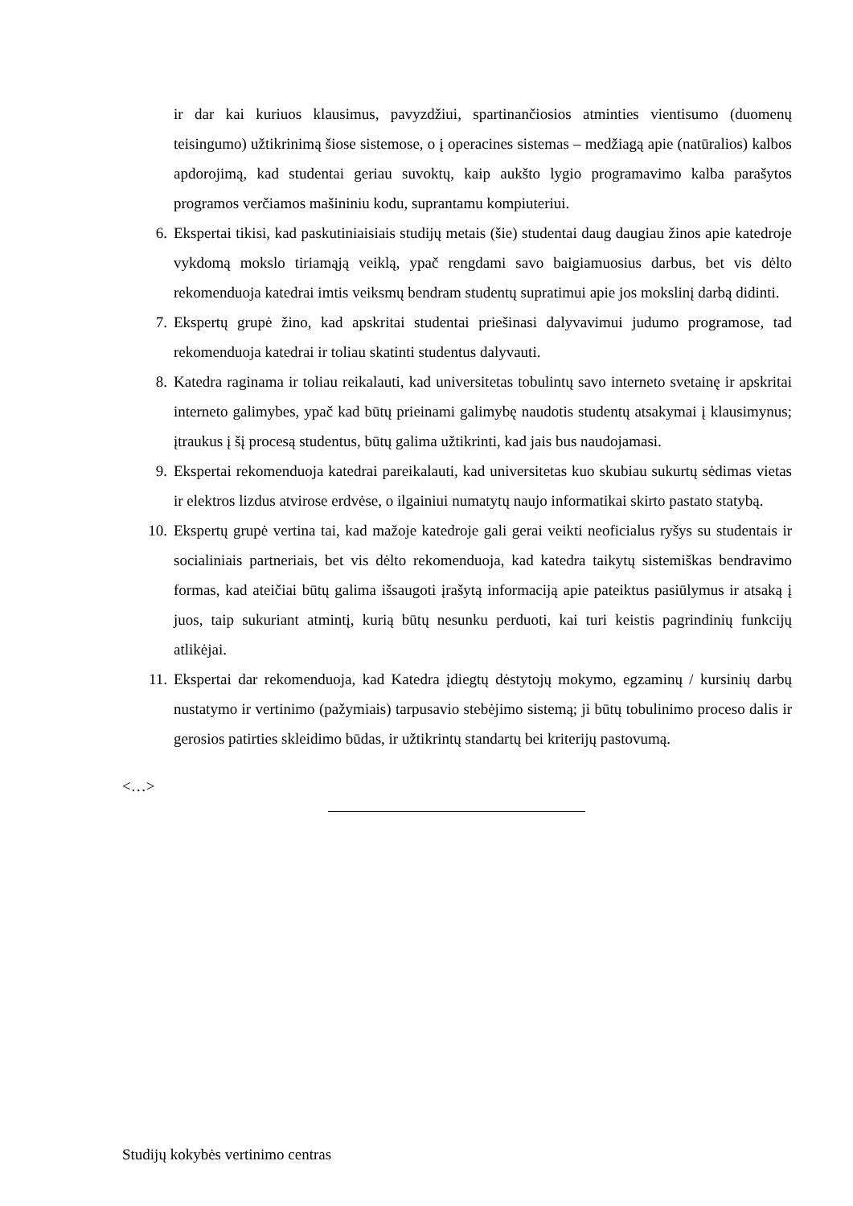ir dar kai kuriuos klausimus, pavyzdžiui, spartinančiosios atminties vientisumo (duomenų teisingumo) užtikrinimą šiose sistemose, o į operacines sistemas – medžiagą apie (natūralios) kalbos apdorojimą, kad studentai geriau suvoktų, kaip aukšto lygio programavimo kalba parašytos programos verčiamos mašininiu kodu, suprantamu kompiuteriui.
6. Ekspertai tikisi, kad paskutiniaisiais studijų metais (šie) studentai daug daugiau žinos apie katedroje vykdomą mokslo tiriamąją veiklą, ypač rengdami savo baigiamuosius darbus, bet vis dėlto rekomenduoja katedrai imtis veiksmų bendram studentų supratimui apie jos mokslinį darbą didinti.
7. Ekspertų grupė žino, kad apskritai studentai priešinasi dalyvavimui judumo programose, tad rekomenduoja katedrai ir toliau skatinti studentus dalyvauti.
8. Katedra raginama ir toliau reikalauti, kad universitetas tobulintų savo interneto svetainę ir apskritai interneto galimybes, ypač kad būtų prieinami galimybę naudotis studentų atsakymai į klausimynus; įtraukus į šį procesą studentus, būtų galima užtikrinti, kad jais bus naudojamasi.
9. Ekspertai rekomenduoja katedrai pareikalauti, kad universitetas kuo skubiau sukurtų sėdimas vietas ir elektros lizdus atvirose erdvėse, o ilgainiui numatytų naujo informatikai skirto pastato statybą.
10. Ekspertų grupė vertina tai, kad mažoje katedroje gali gerai veikti neoficialus ryšys su studentais ir socialiniais partneriais, bet vis dėlto rekomenduoja, kad katedra taikytų sistemiškas bendravimo formas, kad ateičiai būtų galima išsaugoti įrašytą informaciją apie pateiktus pasiūlymus ir atsaką į juos, taip sukuriant atmintį, kurią būtų nesunku perduoti, kai turi keistis pagrindinių funkcijų atlikėjai.
11. Ekspertai dar rekomenduoja, kad Katedra įdiegtų dėstytojų mokymo, egzaminų / kursinių darbų nustatymo ir vertinimo (pažymiais) tarpusavio stebėjimo sistemą; ji būtų tobulinimo proceso dalis ir gerosios patirties skleidimo būdas, ir užtikrintų standartų bei kriterijų pastovumą.
<…>
Studijų kokybės vertinimo centras